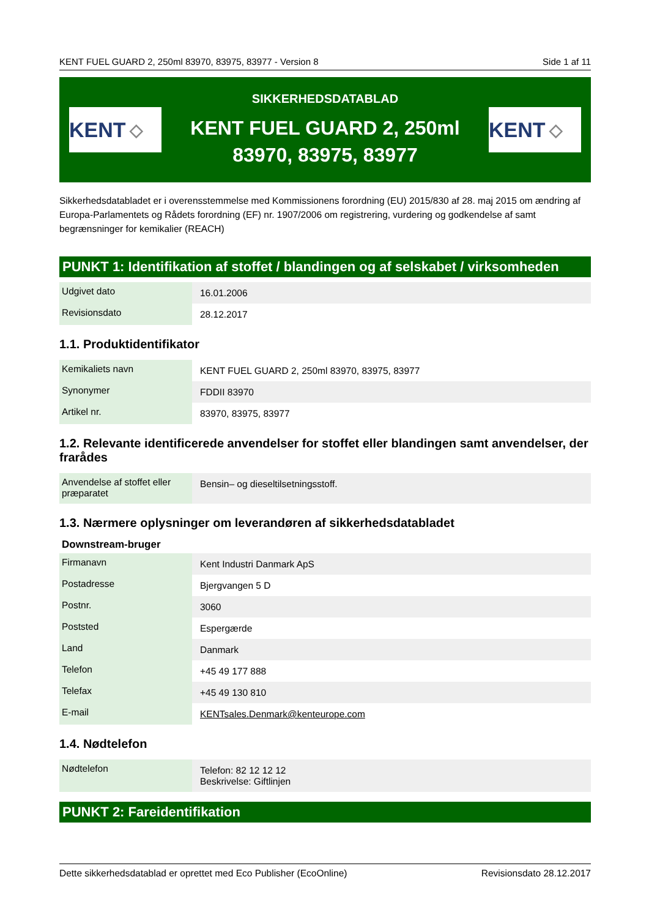KENT FUEL GUARD 2, 250ml 83970, 83975, 83977 - Version 8 Side 1 af 11
KENT ◇
SIKKERHEDSDATABLAD
KENT FUEL GUARD 2, 250ml
83970, 83975, 83977
KENT ◇
Sikkerhedsdatabladet er i overensstemmelse med Kommissionens forordning (EU) 2015/830 af 28. maj 2015 om ændring af Europa-Parlamentets og Rådets forordning (EF) nr. 1907/2006 om registrering, vurdering og godkendelse af samt begrænsninger for kemikalier (REACH)
PUNKT 1: Identifikation af stoffet / blandingen og af selskabet / virksomheden
| Udgivet dato | 16.01.2006 |
| Revisionsdato | 28.12.2017 |
1.1. Produktidentifikator
| Kemikaliets navn | KENT FUEL GUARD 2, 250ml 83970, 83975, 83977 |
| Synonymer | FDDII 83970 |
| Artikel nr. | 83970, 83975, 83977 |
1.2. Relevante identificerede anvendelser for stoffet eller blandingen samt anvendelser, der frarådes
| Anvendelse af stoffet eller præparatet | Bensin– og dieseltilsetningsstoff. |
1.3. Nærmere oplysninger om leverandøren af sikkerhedsdatabladet
Downstream-bruger
| Firmanavn | Kent Industri Danmark ApS |
| Postadresse | Bjergvangen 5 D |
| Postnr. | 3060 |
| Poststed | Espergærde |
| Land | Danmark |
| Telefon | +45 49 177 888 |
| Telefax | +45 49 130 810 |
| E-mail | KENTsales.Denmark@kenteurope.com |
1.4. Nødtelefon
| Nødtelefon | Telefon: 82 12 12 12 Beskrivelse: Giftlinjen |
PUNKT 2: Fareidentifikation
Dette sikkerhedsdatablad er oprettet med Eco Publisher (EcoOnline) Revisionsdato 28.12.2017